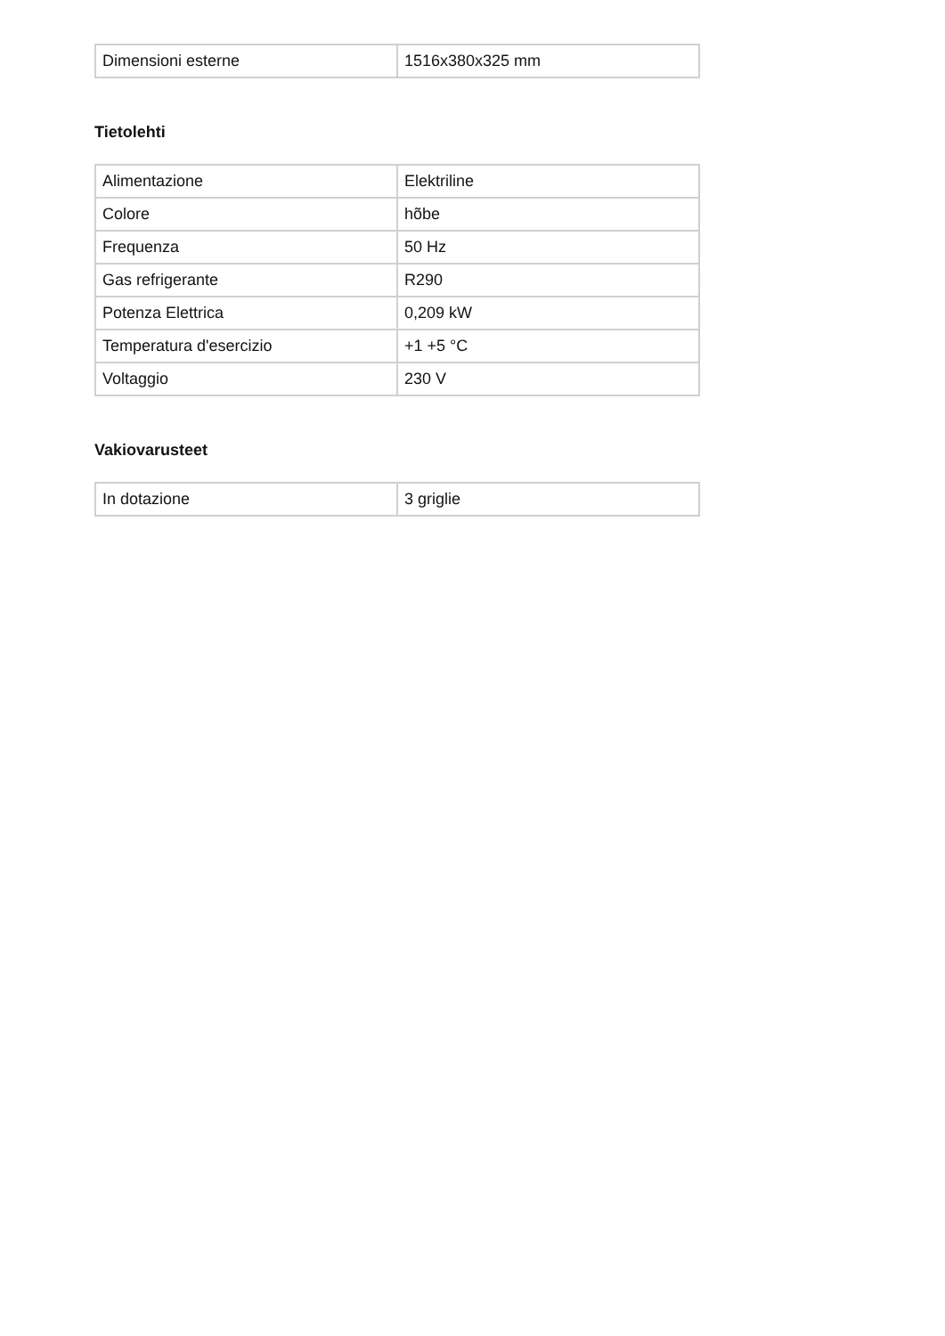| Dimensioni esterne | 1516x380x325 mm |
Tietolehti
| Alimentazione | Elektriline |
| Colore | hõbe |
| Frequenza | 50 Hz |
| Gas refrigerante | R290 |
| Potenza Elettrica | 0,209 kW |
| Temperatura d'esercizio | +1 +5 °C |
| Voltaggio | 230 V |
Vakiovarusteet
| In dotazione | 3 griglie |